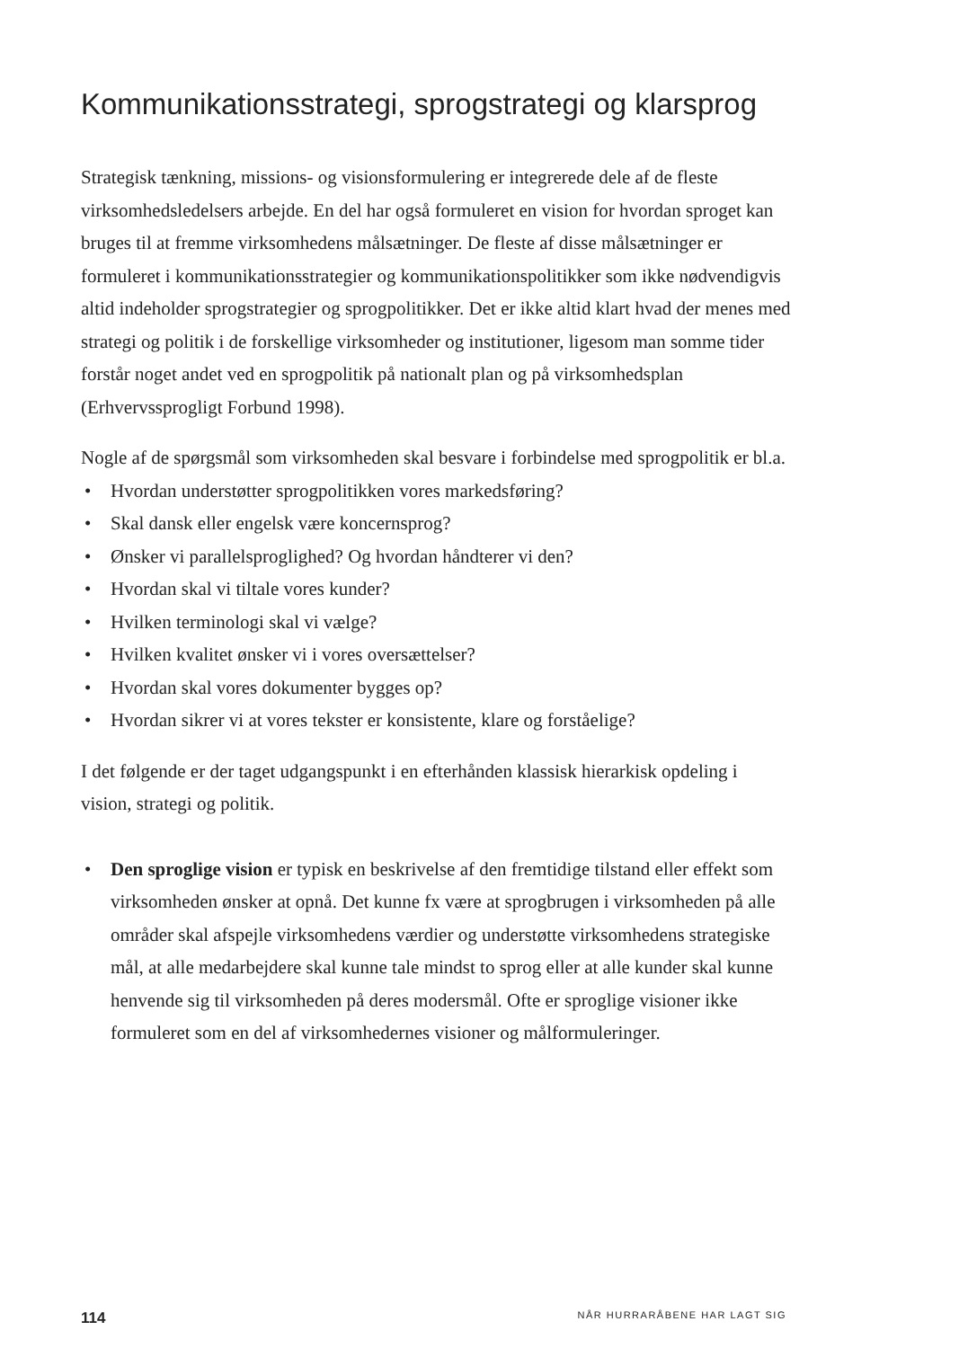Kommunikationsstrategi, sprogstrategi og klarsprog
Strategisk tænkning, missions- og visionsformulering er integrerede dele af de fleste virksomhedsledelsers arbejde. En del har også formuleret en vision for hvordan sproget kan bruges til at fremme virksomhedens målsætninger. De fleste af disse målsætninger er formuleret i kommunikationsstrategier og kommunikationspoli­tikker som ikke nødvendigvis altid indeholder sprogstrategier og sprogpolitikker. Det er ikke altid klart hvad der menes med strategi og politik i de forskellige virk­somheder og institutioner, ligesom man somme tider forstår noget andet ved en sprogpolitik på nationalt plan og på virksomhedsplan (Erhvervssprogligt Forbund 1998).
Nogle af de spørgsmål som virksomheden skal besvare i forbindelse med sprogpoli­tik er bl.a.
• Hvordan understøtter sprogpolitikken vores markedsføring?
• Skal dansk eller engelsk være koncernsprog?
• Ønsker vi parallelsproglighed? Og hvordan håndterer vi den?
• Hvordan skal vi tiltale vores kunder?
• Hvilken terminologi skal vi vælge?
• Hvilken kvalitet ønsker vi i vores oversættelser?
• Hvordan skal vores dokumenter bygges op?
• Hvordan sikrer vi at vores tekster er konsistente, klare og forståelige?
I det følgende er der taget udgangspunkt i en efterhånden klassisk hierarkisk opde­ling i vision, strategi og politik.
• Den sproglige vision er typisk en beskrivelse af den fremtidige tilstand eller ef­fekt som virksomheden ønsker at opnå. Det kunne fx være at sprogbrugen i virk­somheden på alle områder skal afspejle virksomhedens værdier og understøtte virksomhedens strategiske mål, at alle medarbejdere skal kunne tale mindst to sprog eller at alle kunder skal kunne henvende sig til virksomheden på deres modersmål. Ofte er sproglige visioner ikke formuleret som en del af virksomhe­dernes visioner og målformuleringer.
114 NÅR HURRARÅBENE HAR LAGT SIG